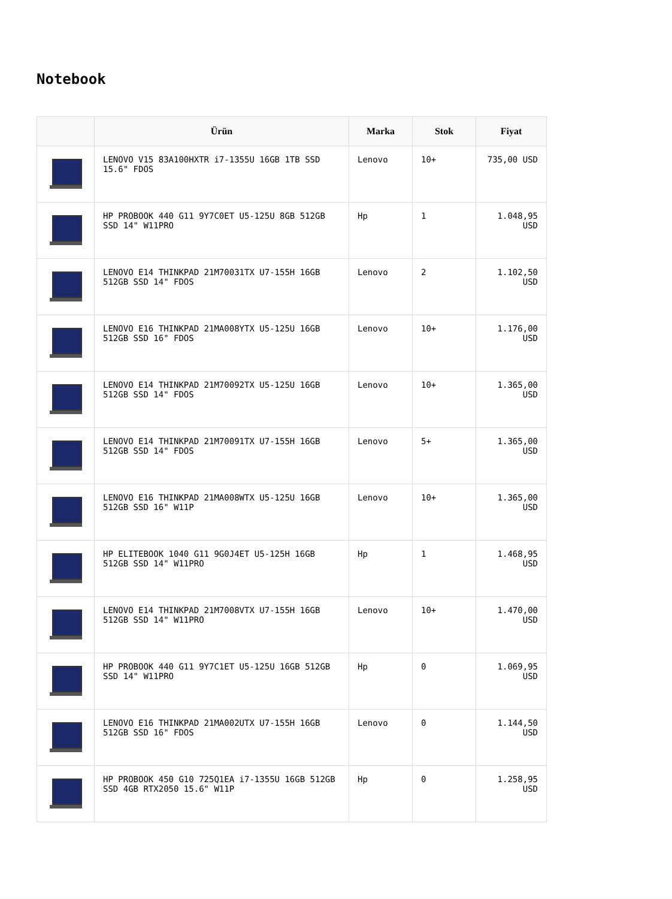Notebook
| | Ürün | Marka | Stok | Fiyat |
| --- | --- | --- | --- | --- |
| | LENOVO V15 83A100HXTR i7-1355U 16GB 1TB SSD 15.6" FDOS | Lenovo | 10+ | 735,00 USD |
| | HP PROBOOK 440 G11 9Y7C0ET U5-125U 8GB 512GB SSD 14" W11PRO | Hp | 1 | 1.048,95 USD |
| | LENOVO E14 THINKPAD 21M70031TX U7-155H 16GB 512GB SSD 14" FDOS | Lenovo | 2 | 1.102,50 USD |
| | LENOVO E16 THINKPAD 21MA008YTX U5-125U 16GB 512GB SSD 16" FDOS | Lenovo | 10+ | 1.176,00 USD |
| | LENOVO E14 THINKPAD 21M70092TX U5-125U 16GB 512GB SSD 14" FDOS | Lenovo | 10+ | 1.365,00 USD |
| | LENOVO E14 THINKPAD 21M70091TX U7-155H 16GB 512GB SSD 14" FDOS | Lenovo | 5+ | 1.365,00 USD |
| | LENOVO E16 THINKPAD 21MA008WTX U5-125U 16GB 512GB SSD 16" W11P | Lenovo | 10+ | 1.365,00 USD |
| | HP ELITEBOOK 1040 G11 9G0J4ET U5-125H 16GB 512GB SSD 14" W11PRO | Hp | 1 | 1.468,95 USD |
| | LENOVO E14 THINKPAD 21M7008VTX U7-155H 16GB 512GB SSD 14" W11PRO | Lenovo | 10+ | 1.470,00 USD |
| | HP PROBOOK 440 G11 9Y7C1ET U5-125U 16GB 512GB SSD 14" W11PRO | Hp | 0 | 1.069,95 USD |
| | LENOVO E16 THINKPAD 21MA002UTX U7-155H 16GB 512GB SSD 16" FDOS | Lenovo | 0 | 1.144,50 USD |
| | HP PROBOOK 450 G10 725Q1EA i7-1355U 16GB 512GB SSD 4GB RTX2050 15.6" W11P | Hp | 0 | 1.258,95 USD |